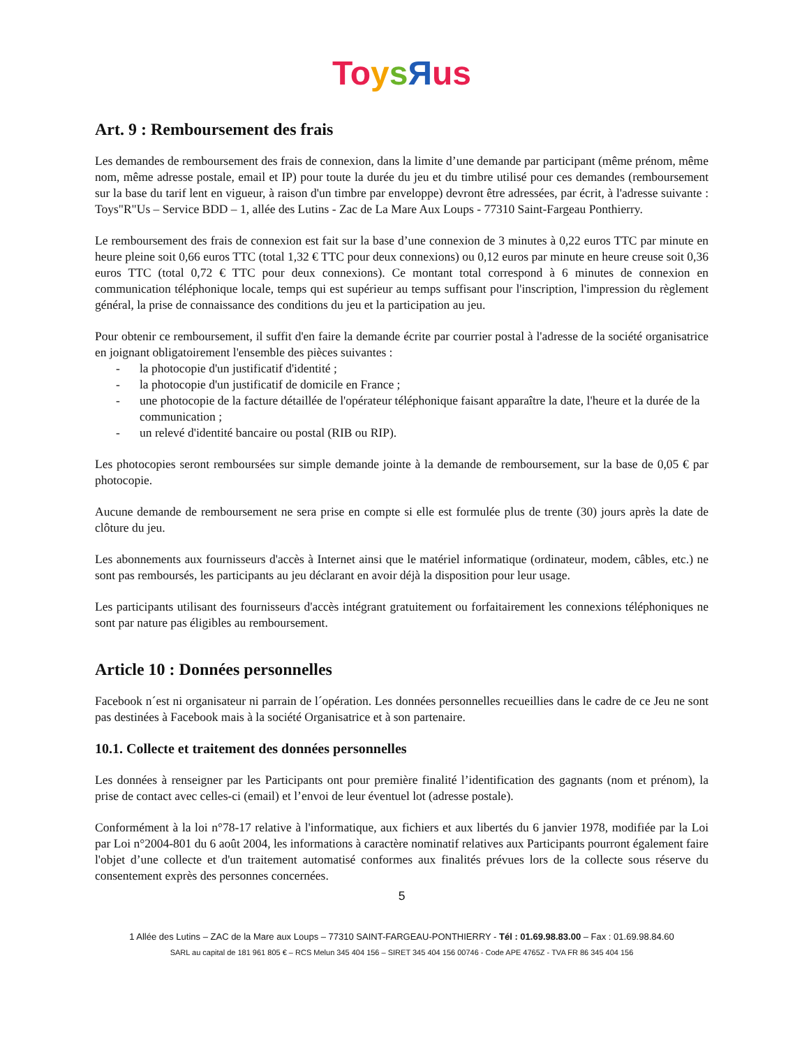To ysЯus
Art. 9 : Remboursement des frais
Les demandes de remboursement des frais de connexion, dans la limite d’une demande par participant (même prénom, même nom, même adresse postale, email et IP) pour toute la durée du jeu et du timbre utilisé pour ces demandes (remboursement sur la base du tarif lent en vigueur, à raison d'un timbre par enveloppe) devront être adressées, par écrit, à l'adresse suivante : Toys"R"Us – Service BDD – 1, allée des Lutins - Zac de La Mare Aux Loups - 77310 Saint-Fargeau Ponthierry.
Le remboursement des frais de connexion est fait sur la base d’une connexion de 3 minutes à 0,22 euros TTC par minute en heure pleine soit 0,66 euros TTC (total 1,32 € TTC pour deux connexions) ou 0,12 euros par minute en heure creuse soit 0,36 euros TTC (total 0,72 € TTC pour deux connexions). Ce montant total correspond à 6 minutes de connexion en communication téléphonique locale, temps qui est supérieur au temps suffisant pour l'inscription, l'impression du règlement général, la prise de connaissance des conditions du jeu et la participation au jeu.
Pour obtenir ce remboursement, il suffit d'en faire la demande écrite par courrier postal à l'adresse de la société organisatrice en joignant obligatoirement l'ensemble des pièces suivantes :
- la photocopie d'un justificatif d'identité ;
- la photocopie d'un justificatif de domicile en France ;
- une photocopie de la facture détaillée de l'opérateur téléphonique faisant apparaître la date, l'heure et la durée de la communication ;
- un relevé d'identité bancaire ou postal (RIB ou RIP).
Les photocopies seront remboursées sur simple demande jointe à la demande de remboursement, sur la base de 0,05 € par photocopie.
Aucune demande de remboursement ne sera prise en compte si elle est formulée plus de trente (30) jours après la date de clôture du jeu.
Les abonnements aux fournisseurs d'accès à Internet ainsi que le matériel informatique (ordinateur, modem, câbles, etc.) ne sont pas remboursés, les participants au jeu déclarant en avoir déjà la disposition pour leur usage.
Les participants utilisant des fournisseurs d'accès intégrant gratuitement ou forfaitairement les connexions téléphoniques ne sont par nature pas éligibles au remboursement.
Article 10 : Données personnelles
Facebook n´est ni organisateur ni parrain de l´opération. Les données personnelles recueillies dans le cadre de ce Jeu ne sont pas destinées à Facebook mais à la société Organisatrice et à son partenaire.
10.1. Collecte et traitement des données personnelles
Les données à renseigner par les Participants ont pour première finalité l’identification des gagnants (nom et prénom), la prise de contact avec celles-ci (email) et l’envoi de leur éventuel lot (adresse postale).
Conformément à la loi n°78-17 relative à l'informatique, aux fichiers et aux libertés du 6 janvier 1978, modifiée par la Loi par Loi n°2004-801 du 6 août 2004, les informations à caractère nominatif relatives aux Participants pourront également faire l'objet d’une collecte et d'un traitement automatisé conformes aux finalités prévues lors de la collecte sous réserve du consentement exprès des personnes concernées.
5
1 Allée des Lutins – ZAC de la Mare aux Loups – 77310 SAINT-FARGEAU-PONTHIERRY - Tél : 01.69.98.83.00 – Fax : 01.69.98.84.60
SARL au capital de 181 961 805 € – RCS Melun 345 404 156 – SIRET 345 404 156 00746 - Code APE 4765Z - TVA FR 86 345 404 156